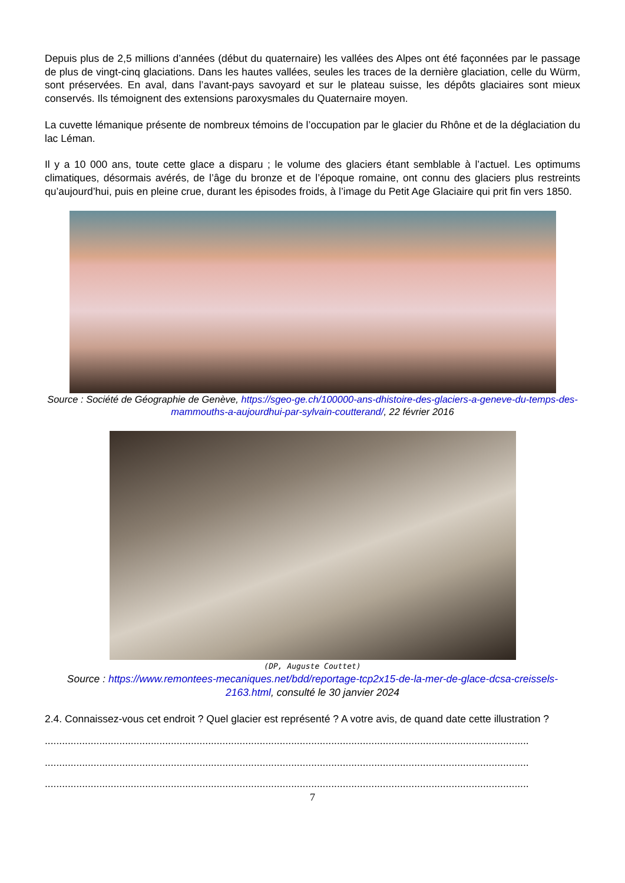Depuis plus de 2,5 millions d’années (début du quaternaire) les vallées des Alpes ont été façonnées par le passage de plus de vingt-cinq glaciations. Dans les hautes vallées, seules les traces de la dernière glaciation, celle du Würm, sont préservées. En aval, dans l’avant-pays savoyard et sur le plateau suisse, les dépôts glaciaires sont mieux conservés. Ils témoignent des extensions paroxysmales du Quaternaire moyen.
La cuvette lémanique présente de nombreux témoins de l’occupation par le glacier du Rhône et de la déglaciation du lac Léman.
Il y a 10 000 ans, toute cette glace a disparu ; le volume des glaciers étant semblable à l’actuel. Les optimums climatiques, désormais avérés, de l’âge du bronze et de l’époque romaine, ont connu des glaciers plus restreints qu’aujourd’hui, puis en pleine crue, durant les épisodes froids, à l’image du Petit Age Glaciaire qui prit fin vers 1850.
Source : Société de Géographie de Genève, https://sgeo-ge.ch/100000-ans-dhistoire-des-glaciers-a-geneve-du-temps-des-mammouths-a-aujourdhui-par-sylvain-coutterand/, 22 février 2016
(DP, Auguste Couttet)
Source : https://www.remontees-mecaniques.net/bdd/reportage-tcp2x15-de-la-mer-de-glace-dcsa-creissels-2163.html, consulté le 30 janvier 2024
2.4. Connaissez-vous cet endroit ? Quel glacier est représenté ? A votre avis, de quand date cette illustration ?
.........................................................................................................................................................................
.........................................................................................................................................................................
.........................................................................................................................................................................
7